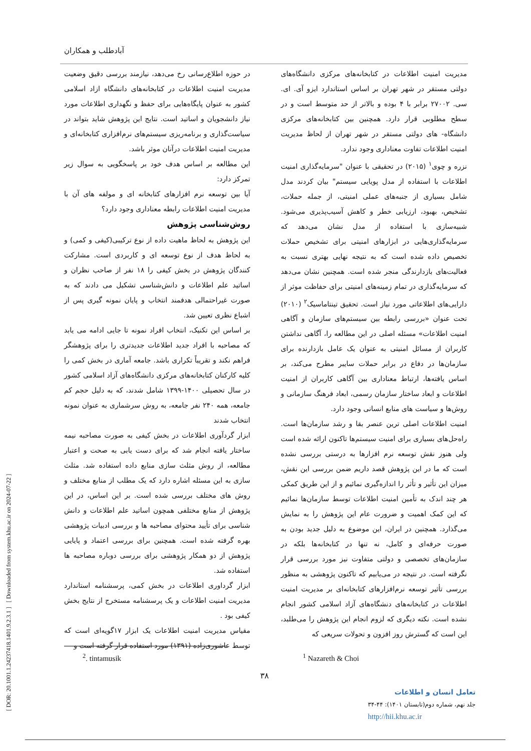[ DOR: 20.1001.1.24237418.1401.9.2.3.1 ] [ Downloaded from system.khu.ac.ir on 2024-07-22 ]
آبادطلب و همکاران
مدیریت امنیت اطلاعات در کتابخانه‌های مرکزی دانشگاه‌های دولتی مستقر در شهر تهران بر اساس استاندارد ایزو آی. ای. سی. ۲۷۰۰۲ برابر با ۴ بوده و بالاتر از حد متوسط است و در سطح مطلوبی قرار دارد. همچنین بین کتابخانه‌های مرکزی دانشگاه- های دولتی مستقر در شهر تهران از لحاظ مدیریت امنیت اطلاعات تفاوت معناداری وجود ندارد.
نزره و چوی<sup>۱</sup> (۲۰۱۵) در تحقیقی با عنوان "سرمایه‌گذاری امنیت اطلاعات با استفاده از مدل پویایی سیستم" بیان کردند مدل شامل بسیاری از جنبه‌های عملی امنیتی، از جمله حملات، تشخیص، بهبود، ارزیابی خطر و کاهش آسیب‌پذیری می‌شود. شبیه‌سازی با استفاده از مدل نشان می‌دهد که سرمایه‌گذاری‌هایی در ابزارهای امنیتی برای تشخیص حملات تخصیص داده شده است که به نتیجه نهایی بهتری نسبت به فعالیت‌های بازدارندگی منجر شده است. همچنین نشان می‌دهد که سرمایه‌گذاری در تمام زمینه‌های امنیتی برای حفاظت موثر از دارایی‌های اطلاعاتی مورد نیاز است. تحقیق تینتاماسیک<sup>۲</sup> (۲۰۱۰) تحت عنوان «بررسی رابطه بین سیستم‌های سازمان و آگاهی امنیت اطلاعات» مسئله اصلی در این مطالعه را، آگاهی نداشتن کاربران از مسائل امنیتی به عنوان یک عامل بازدارنده برای سازمان‌ها در دفاع در برابر حملات سایبر مطرح می‌کند، بر اساس یافته‌ها، ارتباط معناداری بین آگاهی کاربران از امنیت اطلاعات و ابعاد ساختار سازمان رسمی، ابعاد فرهنگ سازمانی و روش‌ها و سیاست های منابع انسانی وجود دارد.
امنیت اطلاعات اصلی ترین عنصر بقا و رشد سازمان‌ها است. راه‌حل‌های بسیاری برای امنیت سیستم‌ها تاکنون ارائه شده است ولی هنوز نقش توسعه نرم افزارها به درستی بررسی نشده است که ما در این پژوهش قصد داریم ضمن بررسی این نقش، میزان این تأثیر و تأثر را اندازه‌گیری نمائیم و از این طریق کمکی هر چند اندک به تأمین امنیت اطلاعات توسط سازمان‌ها نمائیم که این کمک اهمیت و ضرورت عام این پژوهش را به نمایش می‌گذارد. همچنین در ایران، این موضوع به دلیل جدید بودن به صورت حرفه‌ای و کامل، نه تنها در کتابخانه‌ها بلکه در سازمان‌های تخصصی و دولتی متفاوت نیز مورد بررسی قرار نگرفته است. در نتیجه در می‌یابیم که تاکنون پژوهشی به منظور بررسی تأثیر توسعه نرم‌افزارهای کتابخانه‌ای بر مدیریت امنیت اطلاعات در کتابخانه‌های دنشگاه‌های آزاد اسلامی کشور انجام نشده است. نکته دیگری که لزوم انجام این پژوهش را می‌طلبد، این است که گسترش روز افزون و تحولات سریعی که
در حوزه اطلاع‌رسانی رخ می‌دهد، نیازمند بررسی دقیق وضعیت مدیریت امنیت اطلاعات در کتابخانه‌های دانشگاه ازاد اسلامی کشور به عنوان پایگاه‌هایی برای حفظ و نگهداری اطلاعات مورد نیاز دانشجویان و اساتید است. نتایج این پژوهش شاید بتواند در سیاست‌گذاری و برنامه‌ریزی سیستم‌های نرم‌افزاری کتابخانه‌ای و مدیریت امنیت اطلاعات درآنان موثر باشد.
این مطالعه بر اساس هدف خود بر پاسخگویی به سوال زیر تمرکز دارد:
آیا بین توسعه نرم افزارهای کتابخانه ای و مولفه های آن با مدیریت امنیت اطلاعات رابطه معناداری وجود دارد؟
روش‌شناسی پژوهش
این پژوهش به لحاظ ماهیت داده از نوع ترکیبی(کیفی و کمی) و به لحاظ هدف از نوع توسعه ای و کاربردی است. مشارکت کنندگان پژوهش در بخش کیفی را ۱۸ نفر از صاحب نظران و اساتید علم اطلاعات و دانش‌شناسی تشکیل می دادند که به صورت غیراحتمالی هدفمند انتخاب و پایان نمونه گیری پس از اشباع نظری تعیین شد.
بر اساس این تکنیک، انتخاب افراد نمونه تا جایی ادامه می یابد که مصاحبه با افراد جدید اطلاعات جدیدتری را برای پژوهشگر فراهم نکند و تقریباً تکراری باشد. جامعه آماری در بخش کمی را کلیه کارکنان کتابخانه‌های مرکزی دانشگاه‌های آزاد اسلامی کشور در سال تحصیلی ۱۴۰۰-۱۳۹۹ شامل شدند، که به دلیل حجم کم جامعه، همه ۲۴۰ نفر جامعه، به روش سرشماری به عنوان نمونه انتخاب شدند
ابزار گردآوری اطلاعات در بخش کیفی به صورت مصاحبه نیمه ساختار یافته انجام شد که برای دست یابی به صحت و اعتبار مطالعه، از روش مثلث سازی منابع داده استفاده شد. مثلث سازی به این مسئله اشاره دارد که یک مطلب از منابع مختلف و روش های مختلف بررسی شده است. بر این اساس، در این پژوهش از منابع مختلفی همچون اساتید علم اطلاعات و دانش شناسی برای تأیید محتوای مصاحبه ها و بررسی ادبیات پژوهشی بهره گرفته شده است. همچنین برای بررسی اعتماد و پایایی پژوهش از دو همکار پژوهشی برای بررسی دوباره مصاحبه ها استفاده شد.
ابزار گرداوری اطلاعات در بخش کمی، پرسشنامه استاندارد مدیریت امنیت اطلاعات و یک پرسشنامه مستخرج از نتایج بخش کیفی بود .
مقیاس مدیریت امنیت اطلاعات یک ابزار ۱۷گویه‌ای است که توسط عاشوری‌زاده (۱۳۹۱) مورد استفاده قرار گرفته است و
<sup>2</sup>. tintamusik <sup>1</sup> Nazareth & Choi
۳۸
تعامل انسان و اطلاعات
جلد نهم، شماره دوم(تابستان ۱۴۰۱): ۴۴-۳۴
http://hii.khu.ac.ir